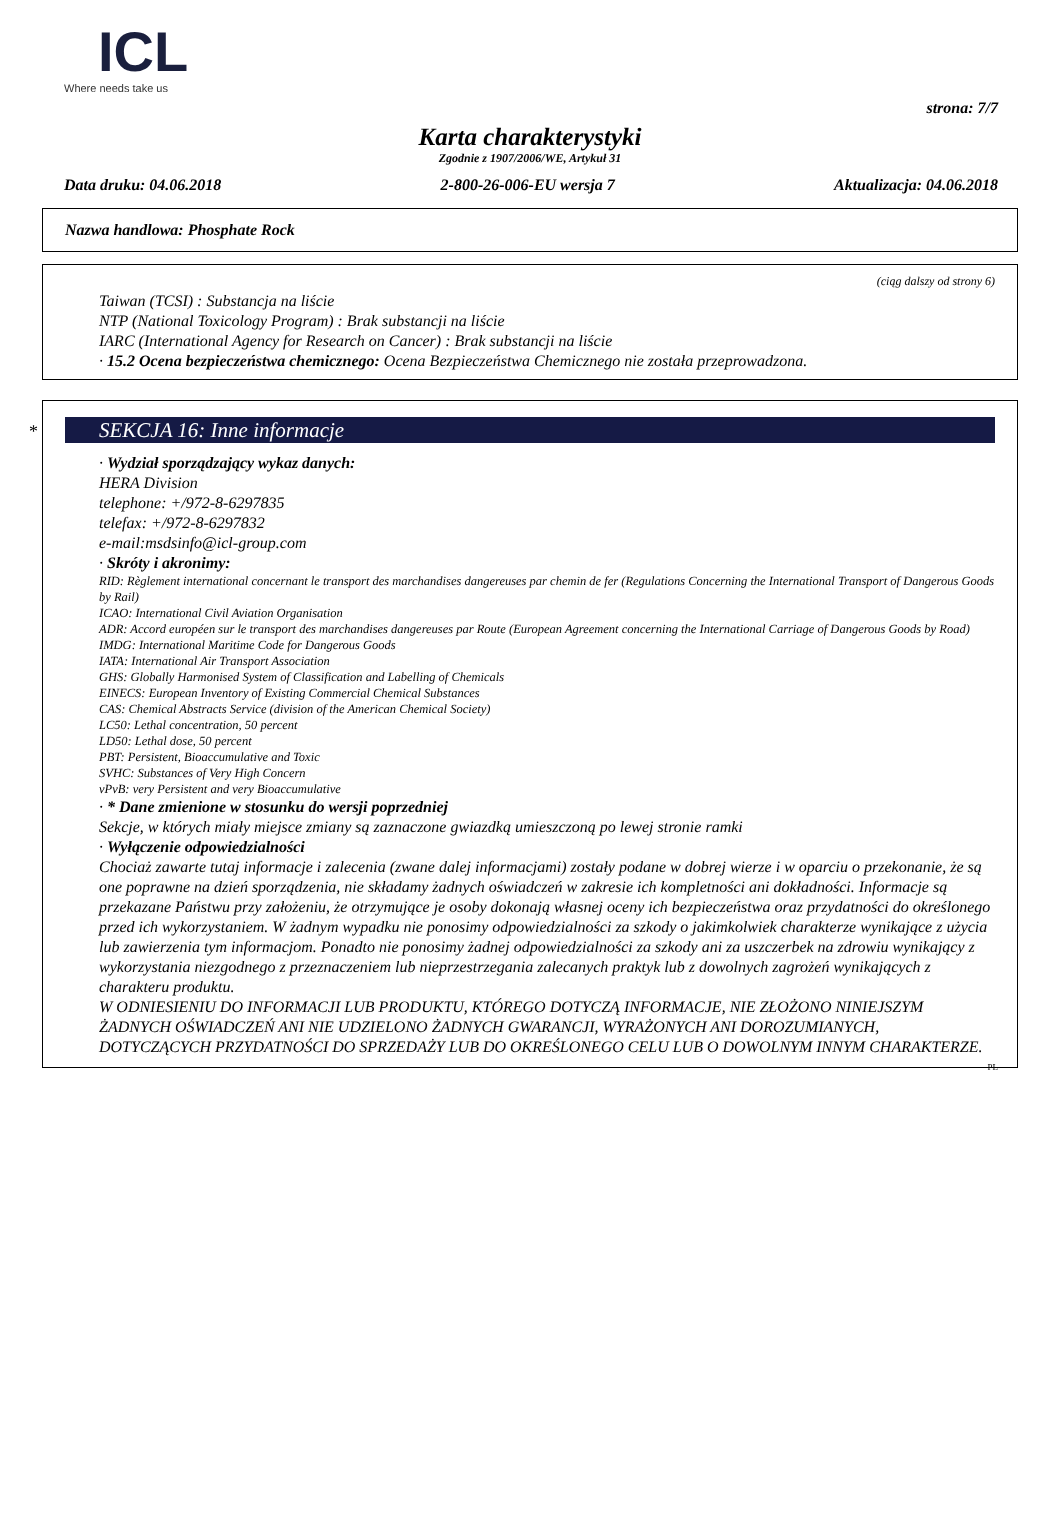ICL
Where needs take us
strona: 7/7
Karta charakterystyki
Zgodnie z 1907/2006/WE, Artykuł 31
Data druku: 04.06.2018 2-800-26-006-EU wersja 7 Aktualizacja: 04.06.2018
Nazwa handlowa: Phosphate Rock
(ciąg dalszy od strony 6)
Taiwan (TCSI) : Substancja na liście
NTP (National Toxicology Program) : Brak substancji na liście
IARC (International Agency for Research on Cancer) : Brak substancji na liście
· 15.2 Ocena bezpieczeństwa chemicznego: Ocena Bezpieczeństwa Chemicznego nie została przeprowadzona.
*
SEKCJA 16: Inne informacje
· Wydział sporządzający wykaz danych:
HERA Division
telephone: +/972-8-6297835
telefax: +/972-8-6297832
e-mail:msdsinfo@icl-group.com
· Skróty i akronimy:
RID: Règlement international concernant le transport des marchandises dangereuses par chemin de fer (Regulations Concerning the International Transport of Dangerous Goods by Rail)
ICAO: International Civil Aviation Organisation
ADR: Accord européen sur le transport des marchandises dangereuses par Route (European Agreement concerning the International Carriage of Dangerous Goods by Road)
IMDG: International Maritime Code for Dangerous Goods
IATA: International Air Transport Association
GHS: Globally Harmonised System of Classification and Labelling of Chemicals
EINECS: European Inventory of Existing Commercial Chemical Substances
CAS: Chemical Abstracts Service (division of the American Chemical Society)
LC50: Lethal concentration, 50 percent
LD50: Lethal dose, 50 percent
PBT: Persistent, Bioaccumulative and Toxic
SVHC: Substances of Very High Concern
vPvB: very Persistent and very Bioaccumulative
· * Dane zmienione w stosunku do wersji poprzedniej
Sekcje, w których miały miejsce zmiany są zaznaczone gwiazdką umieszczoną po lewej stronie ramki
· Wyłączenie odpowiedzialności
Chociaż zawarte tutaj informacje i zalecenia (zwane dalej informacjami) zostały podane w dobrej wierze i w oparciu o przekonanie, że są one poprawne na dzień sporządzenia, nie składamy żadnych oświadczeń w zakresie ich kompletności ani dokładności. Informacje są przekazane Państwu przy założeniu, że otrzymujące je osoby dokonają własnej oceny ich bezpieczeństwa oraz przydatności do określonego przed ich wykorzystaniem. W żadnym wypadku nie ponosimy odpowiedzialności za szkody o jakimkolwiek charakterze wynikające z użycia lub zawierzenia tym informacjom. Ponadto nie ponosimy żadnej odpowiedzialności za szkody ani za uszczerbek na zdrowiu wynikający z wykorzystania niezgodnego z przeznaczeniem lub nieprzestrzegania zalecanych praktyk lub z dowolnych zagrożeń wynikających z charakteru produktu.
W ODNIESIENIU DO INFORMACJI LUB PRODUKTU, KTÓREGO DOTYCZĄ INFORMACJE, NIE ZŁOŻONO NINIEJSZYM ŻADNYCH OŚWIADCZEŃ ANI NIE UDZIELONO ŻADNYCH GWARANCJI, WYRAŻONYCH ANI DOROZUMIANYCH, DOTYCZĄCYCH PRZYDATNOŚCI DO SPRZEDAŻY LUB DO OKREŚLONEGO CELU LUB O DOWOLNYM INNYM CHARAKTERZE.
PL